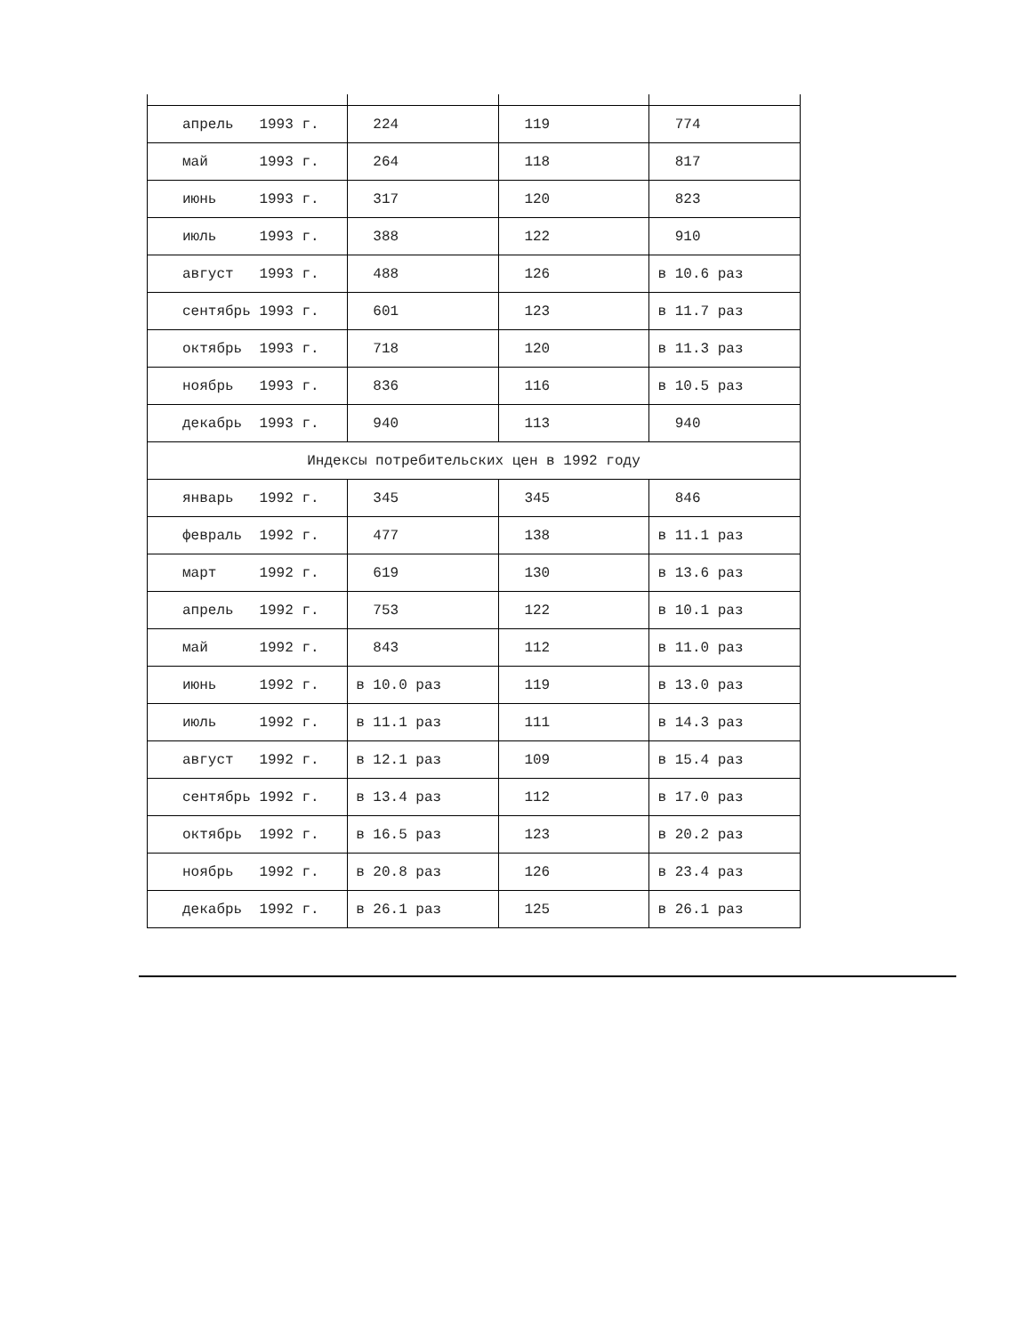| апрель 1993 г. | 224 | 119 | 774 |
| май 1993 г. | 264 | 118 | 817 |
| июнь 1993 г. | 317 | 120 | 823 |
| июль 1993 г. | 388 | 122 | 910 |
| август 1993 г. | 488 | 126 | в 10.6 раз |
| сентябрь 1993 г. | 601 | 123 | в 11.7 раз |
| октябрь 1993 г. | 718 | 120 | в 11.3 раз |
| ноябрь 1993 г. | 836 | 116 | в 10.5 раз |
| декабрь 1993 г. | 940 | 113 | 940 |
| Индексы потребительских цен в 1992 году | | | |
| январь 1992 г. | 345 | 345 | 846 |
| февраль 1992 г. | 477 | 138 | в 11.1 раз |
| март 1992 г. | 619 | 130 | в 13.6 раз |
| апрель 1992 г. | 753 | 122 | в 10.1 раз |
| май 1992 г. | 843 | 112 | в 11.0 раз |
| июнь 1992 г. | в 10.0 раз | 119 | в 13.0 раз |
| июль 1992 г. | в 11.1 раз | 111 | в 14.3 раз |
| август 1992 г. | в 12.1 раз | 109 | в 15.4 раз |
| сентябрь 1992 г. | в 13.4 раз | 112 | в 17.0 раз |
| октябрь 1992 г. | в 16.5 раз | 123 | в 20.2 раз |
| ноябрь 1992 г. | в 20.8 раз | 126 | в 23.4 раз |
| декабрь 1992 г. | в 26.1 раз | 125 | в 26.1 раз |